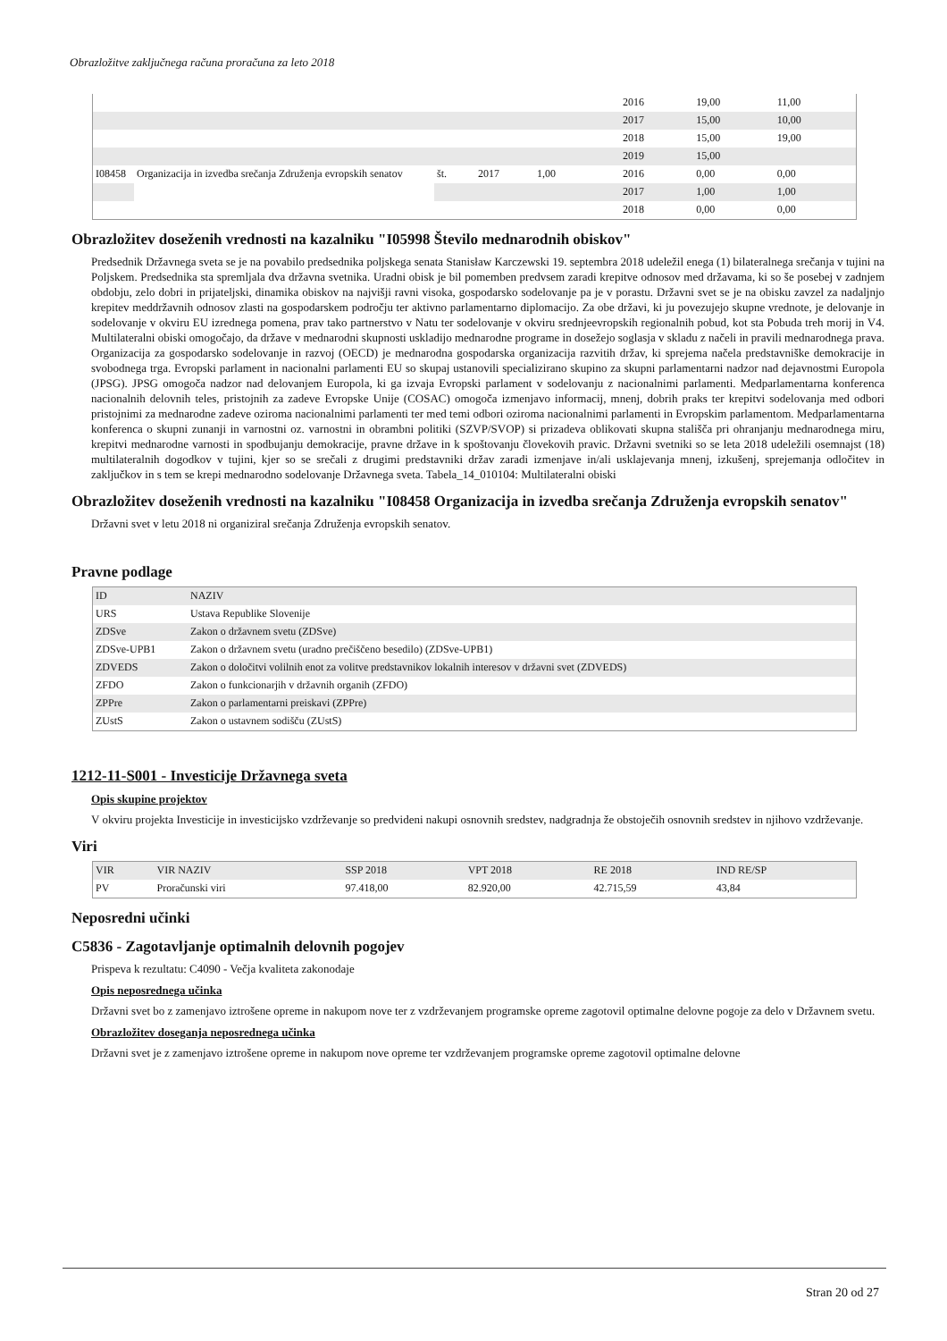Obrazložitve zaključnega računa proračuna za leto 2018
| | | | | | 2016 | 19,00 | 11,00 |
| | | | | | 2017 | 15,00 | 10,00 |
| | | | | | 2018 | 15,00 | 19,00 |
| | | | | | 2019 | 15,00 | |
| I08458 | Organizacija in izvedba srečanja Združenja evropskih senatov | št. | 2017 | 1,00 | 2016 | 0,00 | 0,00 |
| | | | | | 2017 | 1,00 | 1,00 |
| | | | | | 2018 | 0,00 | 0,00 |
Obrazložitev doseženih vrednosti na kazalniku "I05998 Število mednarodnih obiskov"
Predsednik Državnega sveta se je na povabilo predsednika poljskega senata Stanisław Karczewski 19. septembra 2018 udeležil enega (1) bilateralnega srečanja v tujini na Poljskem. Predsednika sta spremljala dva državna svetnika. Uradni obisk je bil pomemben predvsem zaradi krepitve odnosov med državama, ki so še posebej v zadnjem obdobju, zelo dobri in prijateljski, dinamika obiskov na najvišji ravni visoka, gospodarsko sodelovanje pa je v porastu. Državni svet se je na obisku zavzel za nadaljnjo krepitev meddržavnih odnosov zlasti na gospodarskem področju ter aktivno parlamentarno diplomacijo. Za obe državi, ki ju povezujejo skupne vrednote, je delovanje in sodelovanje v okviru EU izrednega pomena, prav tako partnerstvo v Natu ter sodelovanje v okviru srednjeevropskih regionalnih pobud, kot sta Pobuda treh morij in V4. Multilateralni obiski omogočajo, da države v mednarodni skupnosti uskladijo mednarodne programe in dosežejo soglasja v skladu z načeli in pravili mednarodnega prava. Organizacija za gospodarsko sodelovanje in razvoj (OECD) je mednarodna gospodarska organizacija razvitih držav, ki sprejema načela predstavniške demokracije in svobodnega trga. Evropski parlament in nacionalni parlamenti EU so skupaj ustanovili specializirano skupino za skupni parlamentarni nadzor nad dejavnostmi Europola (JPSG). JPSG omogoča nadzor nad delovanjem Europola, ki ga izvaja Evropski parlament v sodelovanju z nacionalnimi parlamenti. Medparlamentarna konferenca nacionalnih delovnih teles, pristojnih za zadeve Evropske Unije (COSAC) omogoča izmenjavo informacij, mnenj, dobrih praks ter krepitvi sodelovanja med odbori pristojnimi za mednarodne zadeve oziroma nacionalnimi parlamenti ter med temi odbori oziroma nacionalnimi parlamenti in Evropskim parlamentom. Medparlamentarna konferenca o skupni zunanji in varnostni oz. varnostni in obrambni politiki (SZVP/SVOP) si prizadeva oblikovati skupna stališča pri ohranjanju mednarodnega miru, krepitvi mednarodne varnosti in spodbujanju demokracije, pravne države in k spoštovanju človekovih pravic. Državni svetniki so se leta 2018 udeležili osemnajst (18) multilateralnih dogodkov v tujini, kjer so se srečali z drugimi predstavniki držav zaradi izmenjave in/ali usklajevanja mnenj, izkušenj, sprejemanja odločitev in zaključkov in s tem se krepi mednarodno sodelovanje Državnega sveta. Tabela_14_010104: Multilateralni obiski
Obrazložitev doseženih vrednosti na kazalniku "I08458 Organizacija in izvedba srečanja Združenja evropskih senatov"
Državni svet v letu 2018 ni organiziral srečanja Združenja evropskih senatov.
Pravne podlage
| ID | NAZIV |
| --- | --- |
| URS | Ustava Republike Slovenije |
| ZDSve | Zakon o državnem svetu (ZDSve) |
| ZDSve-UPB1 | Zakon o državnem svetu (uradno prečiščeno besedilo) (ZDSve-UPB1) |
| ZDVEDS | Zakon o določitvi volilnih enot za volitve predstavnikov lokalnih interesov v državni svet (ZDVEDS) |
| ZFDO | Zakon o funkcionarjih v državnih organih (ZFDO) |
| ZPPre | Zakon o parlamentarni preiskavi (ZPPre) |
| ZUstS | Zakon o ustavnem sodišču (ZUstS) |
1212-11-S001 - Investicije Državnega sveta
Opis skupine projektov
V okviru projekta Investicije in investicijsko vzdrževanje so predvideni nakupi osnovnih sredstev, nadgradnja že obstoječih osnovnih sredstev in njihovo vzdrževanje.
Viri
| VIR | VIR NAZIV | SSP 2018 | VPT 2018 | RE 2018 | IND RE/SP |
| --- | --- | --- | --- | --- | --- |
| PV | Proračunski viri | 97.418,00 | 82.920,00 | 42.715,59 | 43,84 |
Neposredni učinki
C5836 - Zagotavljanje optimalnih delovnih pogojev
Prispeva k rezultatu: C4090 - Večja kvaliteta zakonodaje
Opis neposrednega učinka
Državni svet bo z zamenjavo iztrošene opreme in nakupom nove ter z vzdrževanjem programske opreme zagotovil optimalne delovne pogoje za delo v Državnem svetu.
Obrazložitev doseganja neposrednega učinka
Državni svet je z zamenjavo iztrošene opreme in nakupom nove opreme ter vzdrževanjem programske opreme zagotovil optimalne delovne
Stran 20 od 27